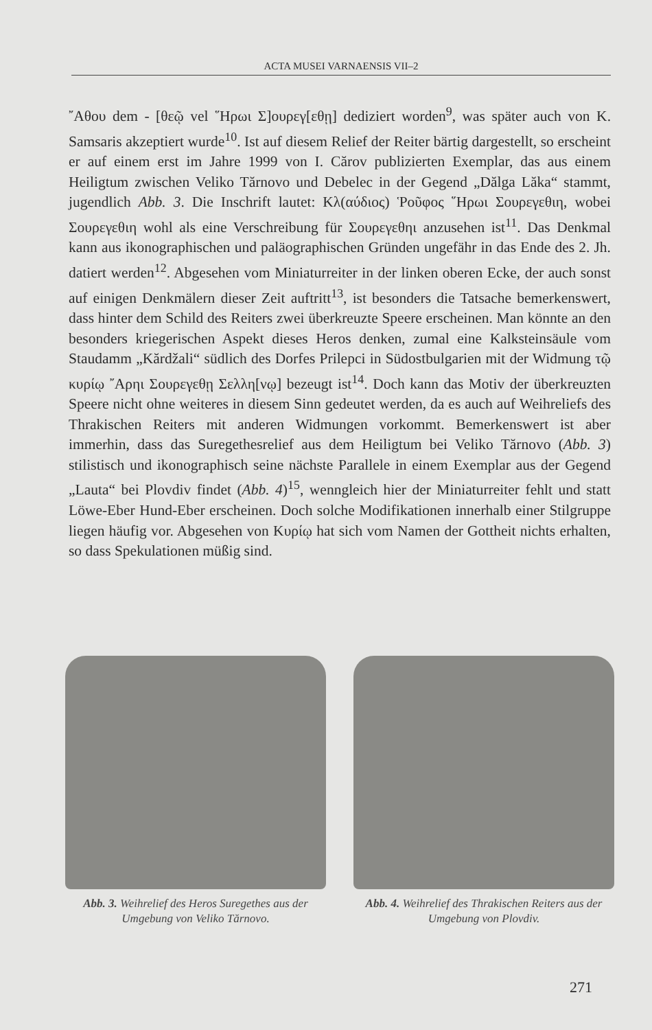ACTA MUSEI VARNAENSIS VII–2
῎Αθου dem - [θεῷ vel ῞Ηρωι Σ]ουρεγ[εθῃ] dediziert worden<sup>9</sup>, was später auch von K. Samsaris akzeptiert wurde<sup>10</sup>. Ist auf diesem Relief der Reiter bärtig dargestellt, so erscheint er auf einem erst im Jahre 1999 von I. Cărov publizierten Exemplar, das aus einem Heiligtum zwischen Veliko Tărnovo und Debelec in der Gegend „Dălga Lăka“ stammt, jugendlich Abb. 3. Die Inschrift lautet: Κλ(αύδιος) Ῥοῦφος ῞Ηρωι Σουρεγεθιη, wobei Σουρεγεθιη wohl als eine Verschreibung für Σουρεγεθηι anzusehen ist<sup>11</sup>. Das Denkmal kann aus ikonographischen und paläographischen Gründen ungefähr in das Ende des 2. Jh. datiert werden<sup>12</sup>. Abgesehen vom Miniaturreiter in der linken oberen Ecke, der auch sonst auf einigen Denkmälern dieser Zeit auftritt<sup>13</sup>, ist besonders die Tatsache bemerkenswert, dass hinter dem Schild des Reiters zwei überkreuzte Speere erscheinen. Man könnte an den besonders kriegerischen Aspekt dieses Heros denken, zumal eine Kalksteinsäule vom Staudamm „Kărdžali“ südlich des Dorfes Prilepci in Südostbulgarien mit der Widmung τῷ κυρίῳ ῎Αρηι Σουρεγεθῃ Σελλη[νῳ] bezeugt ist<sup>14</sup>. Doch kann das Motiv der überkreuzten Speere nicht ohne weiteres in diesem Sinn gedeutet werden, da es auch auf Weihreliefs des Thrakischen Reiters mit anderen Widmungen vorkommt. Bemerkenswert ist aber immerhin, dass das Suregethesrelief aus dem Heiligtum bei Veliko Tărnovo (Abb. 3) stilistisch und ikonographisch seine nächste Parallele in einem Exemplar aus der Gegend „Lauta“ bei Plovdiv findet (Abb. 4)<sup>15</sup>, wenngleich hier der Miniaturreiter fehlt und statt Löwe-Eber Hund-Eber erscheinen. Doch solche Modifikationen innerhalb einer Stilgruppe liegen häufig vor. Abgesehen von Κυρίῳ hat sich vom Namen der Gottheit nichts erhalten, so dass Spekulationen müßig sind.
Abb. 3. Weihrelief des Heros Suregethes aus der Umgebung von Veliko Tărnovo.
Abb. 4. Weihrelief des Thrakischen Reiters aus der Umgebung von Plovdiv.
271